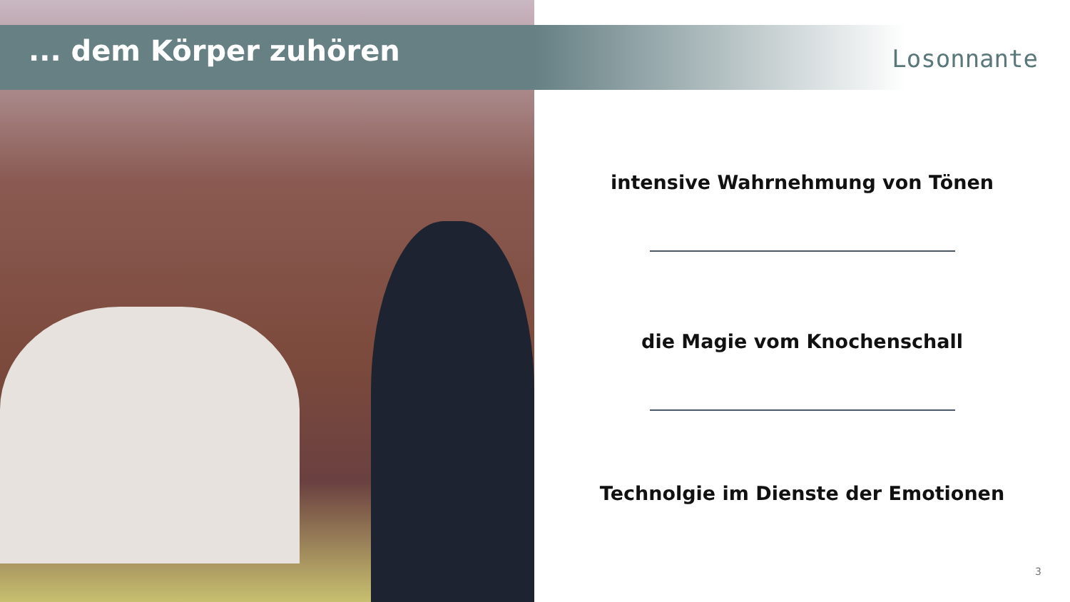... dem Körper zuhören
Losonnante
intensive Wahrnehmung von Tönen
die Magie vom Knochenschall
Technolgie im Dienste der Emotionen
3